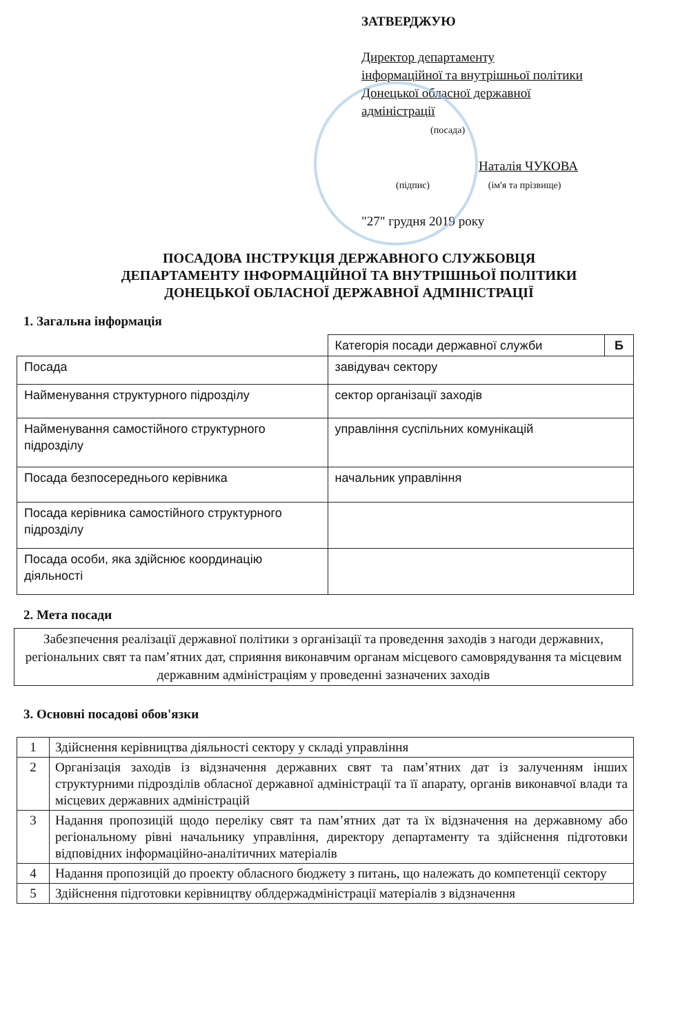ЗАТВЕРДЖУЮ
Директор департаменту
інформаційної та внутрішньої політики
Донецької обласної державної
адміністрації
(посада)
Наталія ЧУКОВА
(підпис) (ім'я та прізвище)
"27" грудня 2019 року
ПОСАДОВА ІНСТРУКЦІЯ ДЕРЖАВНОГО СЛУЖБОВЦЯ
ДЕПАРТАМЕНТУ ІНФОРМАЦІЙНОЇ ТА ВНУТРІШНЬОЇ ПОЛІТИКИ
ДОНЕЦЬКОЇ ОБЛАСНОЇ ДЕРЖАВНОЇ АДМІНІСТРАЦІЇ
1. Загальна інформація
| | Категорія посади державної служби | Б |
| Посада | завідувач сектору | |
| Найменування структурного підрозділу | сектор організації заходів | |
| Найменування самостійного структурного підрозділу | управління суспільних комунікацій | |
| Посада безпосереднього керівника | начальник управління | |
| Посада керівника самостійного структурного підрозділу | | |
| Посада особи, яка здійснює координацію діяльності | | |
2. Мета посади
Забезпечення реалізації державної політики з організації та проведення заходів з нагоди державних, регіональних свят та пам’ятних дат, сприяння виконавчим органам місцевого самоврядування та місцевим державним адміністраціям у проведенні зазначених заходів
3. Основні посадові обов'язки
| 1 | Здійснення керівництва діяльності сектору у складі управління |
| 2 | Організація заходів із відзначення державних свят та пам’ятних дат із залученням інших структурними підрозділів обласної державної адміністрації та її апарату, органів виконавчої влади та місцевих державних адміністрацій |
| 3 | Надання пропозицій щодо переліку свят та пам’ятних дат та їх відзначення на державному або регіональному рівні начальнику управління, директору департаменту та здійснення підготовки відповідних інформаційно-аналітичних матеріалів |
| 4 | Надання пропозицій до проекту обласного бюджету з питань, що належать до компетенції сектору |
| 5 | Здійснення підготовки керівництву облдержадміністрації матеріалів з відзначення |